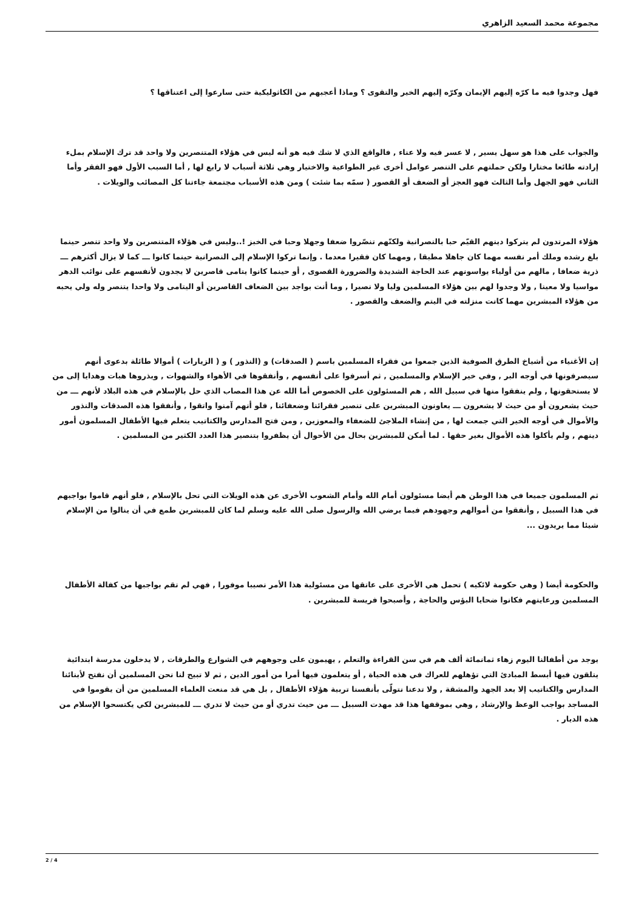مجموعة محمد السعيد الزاهري
فهل وجدوا فيه ما كرّه إليهم الإيمان وكرّه إليهم الخير والتقوى ؟ وماذا أعجبهم من الكاثوليكية حتى سارعوا إلى اعتناقها ؟
والجواب على هذا هو سهل يسير , لا عسر فيه ولا عناء , فالواقع الذي لا شك فيه هو أنه ليس في هؤلاء المتنصرين ولا واحد قد ترك الإسلام بملء إرادته طائعا مختارا ولكن حملتهم على التنصر عوامل أخرى غير الطواعية والاختيار وهي ثلاثة أسباب لا رابع لها , أما السبب الأول فهو الفقر وأما الثاني فهو الجهل وأما الثالث فهو العجز أو الضعف أو القصور ( سمّه بما شئت ) ومن هذه الأسباب مجتمعة جاءتنا كل المصائب والويلات .
هؤلاء المرتدون لم يتركوا دينهم القيّم حبا بالنصرانية ولكنّهم تنصّروا ضعفا وجهلا وحبا في الخبز !..وليس في هؤلاء المتنصرين ولا واحد تنصر حينما بلغ رشده وملك أمر نفسه مهما كان جاهلا مطبقا , ومهما كان فقيرا معدما . وإنما تركوا الإسلام إلى النصرانية حينما كانوا ـــ كما لا يزال أكثرهم ـــ ذرية ضعافا , مالهم من أولياء يواسونهم عند الحاجة الشديدة والضرورة القصوى , أو حينما كانوا يتامى قاصرين لا يجدون لأنفسهم على نوائب الدهر مواسيا ولا معينا , ولا وجدوا لهم بين هؤلاء المسلمين وليا ولا نصيرا , وما أنت بواجد بين الضعاف القاصرين أو اليتامى ولا واحدا يتنصر وله ولي يحبه من هؤلاء المبشرين مهما كانت منزلته في اليتم والضعف والقصور .
إن الأغنياء من أشياخ الطرق الصوفية الذين جمعوا من فقراء المسلمين باسم ( الصدقات) و (النذور ) و ( الزيارات ) أموالا طائلة بدعوى أنهم سيصرفونها في أوجه البر , وفي خير الإسلام والمسلمين , ثم أسرفوا على أنفسهم , وأنفقوها في الأهواء والشهوات , وبذروها هبات وهدايا إلى من لا يستحقونها , ولم ينفقوا منها في سبيل الله , هم المسئولون على الخصوص أما الله عن هذا المصاب الذي حل بالإسلام في هذه البلاد لأنهم ـــ من حيث يشعرون أو من حيث لا يشعرون ـــ يعاونون المبشرين على تنصير فقرائنا وضعفائنا , فلو أنهم آمنوا واتقوا , وأنفقوا هذه الصدقات والنذور والأموال في أوجه الخير التي جمعت لها , من إنشاء الملاجئ للضعفاء والمعوزين , ومن فتح المدارس والكتاتيب يتعلم فيها الأطفال المسلمون أمور دينهم , ولم يأكلوا هذه الأموال بغير حقها . لما أمكن للمبشرين بحال من الأحوال أن يظفروا بتنصير هذا العدد الكثير من المسلمين .
ثم المسلمون جميعا في هذا الوطن هم أيضا مسئولون أمام الله وأمام الشعوب الأخرى عن هذه الويلات التي تحل بالإسلام , فلو أنهم قاموا بواجبهم في هذا السبيل , وأنفقوا من أموالهم وجهودهم فيما يرضي الله والرسول صلى الله عليه وسلم لما كان للمبشرين طمع في أن ينالوا من الإسلام شيئا مما يريدون ...
والحكومة أيضا ( وهي حكومة لائكيه ) تحمل هي الأخرى على عاتقها من مسئولية هذا الأمر نصيبا موفورا , فهي لم تقم بواجبها من كفالة الأطفال المسلمين ورعايتهم فكانوا ضحايا البؤس والحاجة , وأصبحوا فريسة للمبشرين .
يوجد من أطفالنا اليوم زهاء ثمانمائة ألف هم في سن القراءة والتعلم , يهيمون على وجوههم في الشوارع والطرقات , لا يدخلون مدرسة ابتدائية يتلقون فيها أبسط المبادئ التي تؤهلهم للعراك في هذه الحياة , أو يتعلمون فيها أمرا من أمور الدين , ثم لا تبيح لنا نحن المسلمين أن نفتح لأبنائنا المدارس والكتاتيب إلا بعد الجهد والمشقة , ولا تدعنا نتولّى بأنفسنا تربية هؤلاء الأطفال , بل هي قد منعت العلماء المسلمين من أن يقوموا في المساجد بواجب الوعظ والإرشاد , وهي بموقفها هذا قد مهدت السبيل ـــ من حيث تدري أو من حيث لا تدري ـــ للمبشرين لكي يكتسحوا الإسلام من هذه الديار .
2 / 4